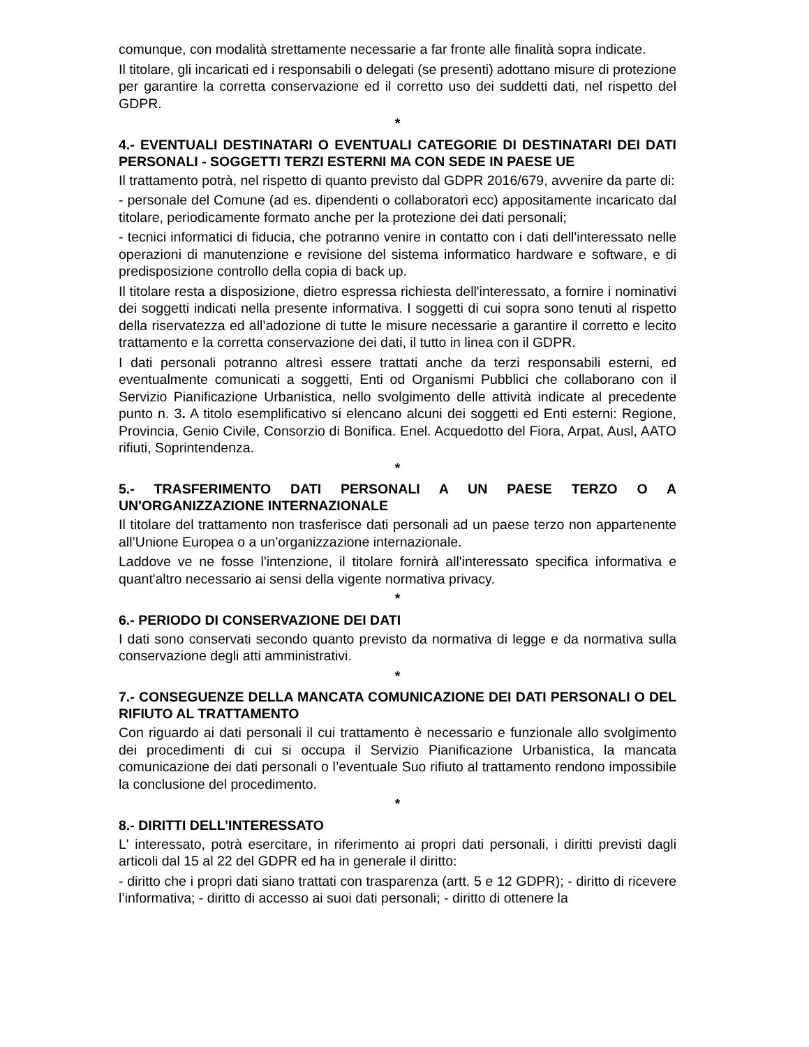comunque, con modalità strettamente necessarie a far fronte alle finalità sopra indicate.
Il titolare, gli incaricati ed i responsabili o delegati (se presenti) adottano misure di protezione per garantire la corretta conservazione ed il corretto uso dei suddetti dati, nel rispetto del GDPR.
*
4.- EVENTUALI DESTINATARI O EVENTUALI CATEGORIE DI DESTINATARI DEI DATI PERSONALI - SOGGETTI TERZI ESTERNI MA CON SEDE IN PAESE UE
Il trattamento potrà, nel rispetto di quanto previsto dal GDPR 2016/679, avvenire da parte di:
- personale del Comune (ad es. dipendenti o collaboratori ecc) appositamente incaricato dal titolare, periodicamente formato anche per la protezione dei dati personali;
- tecnici informatici di fiducia, che potranno venire in contatto con i dati dell'interessato nelle operazioni di manutenzione e revisione del sistema informatico hardware e software, e di predisposizione controllo della copia di back up.
Il titolare resta a disposizione, dietro espressa richiesta dell'interessato, a fornire i nominativi dei soggetti indicati nella presente informativa. I soggetti di cui sopra sono tenuti al rispetto della riservatezza ed all’adozione di tutte le misure necessarie a garantire il corretto e lecito trattamento e la corretta conservazione dei dati, il tutto in linea con il GDPR.
I dati personali potranno altresì essere trattati anche da terzi responsabili esterni, ed eventualmente comunicati a soggetti, Enti od Organismi Pubblici che collaborano con il Servizio Pianificazione Urbanistica, nello svolgimento delle attività indicate al precedente punto n. 3. A titolo esemplificativo si elencano alcuni dei soggetti ed Enti esterni: Regione, Provincia, Genio Civile, Consorzio di Bonifica. Enel. Acquedotto del Fiora, Arpat, Ausl, AATO rifiuti, Soprintendenza.
*
5.- TRASFERIMENTO DATI PERSONALI A UN PAESE TERZO O A UN'ORGANIZZAZIONE INTERNAZIONALE
Il titolare del trattamento non trasferisce dati personali ad un paese terzo non appartenente all’Unione Europea o a un'organizzazione internazionale.
Laddove ve ne fosse l'intenzione, il titolare fornirà all'interessato specifica informativa e quant'altro necessario ai sensi della vigente normativa privacy.
*
6.- PERIODO DI CONSERVAZIONE DEI DATI
I dati sono conservati secondo quanto previsto da normativa di legge e da normativa sulla conservazione degli atti amministrativi.
*
7.- CONSEGUENZE DELLA MANCATA COMUNICAZIONE DEI DATI PERSONALI O DEL RIFIUTO AL TRATTAMENTO
Con riguardo ai dati personali il cui trattamento è necessario e funzionale allo svolgimento dei procedimenti di cui si occupa il Servizio Pianificazione Urbanistica, la mancata comunicazione dei dati personali o l’eventuale Suo rifiuto al trattamento rendono impossibile la conclusione del procedimento.
*
8.- DIRITTI DELL’INTERESSATO
L' interessato, potrà esercitare, in riferimento ai propri dati personali, i diritti previsti dagli articoli dal 15 al 22 del GDPR ed ha in generale il diritto:
- diritto che i propri dati siano trattati con trasparenza (artt. 5 e 12 GDPR); - diritto di ricevere l’informativa; - diritto di accesso ai suoi dati personali; - diritto di ottenere la